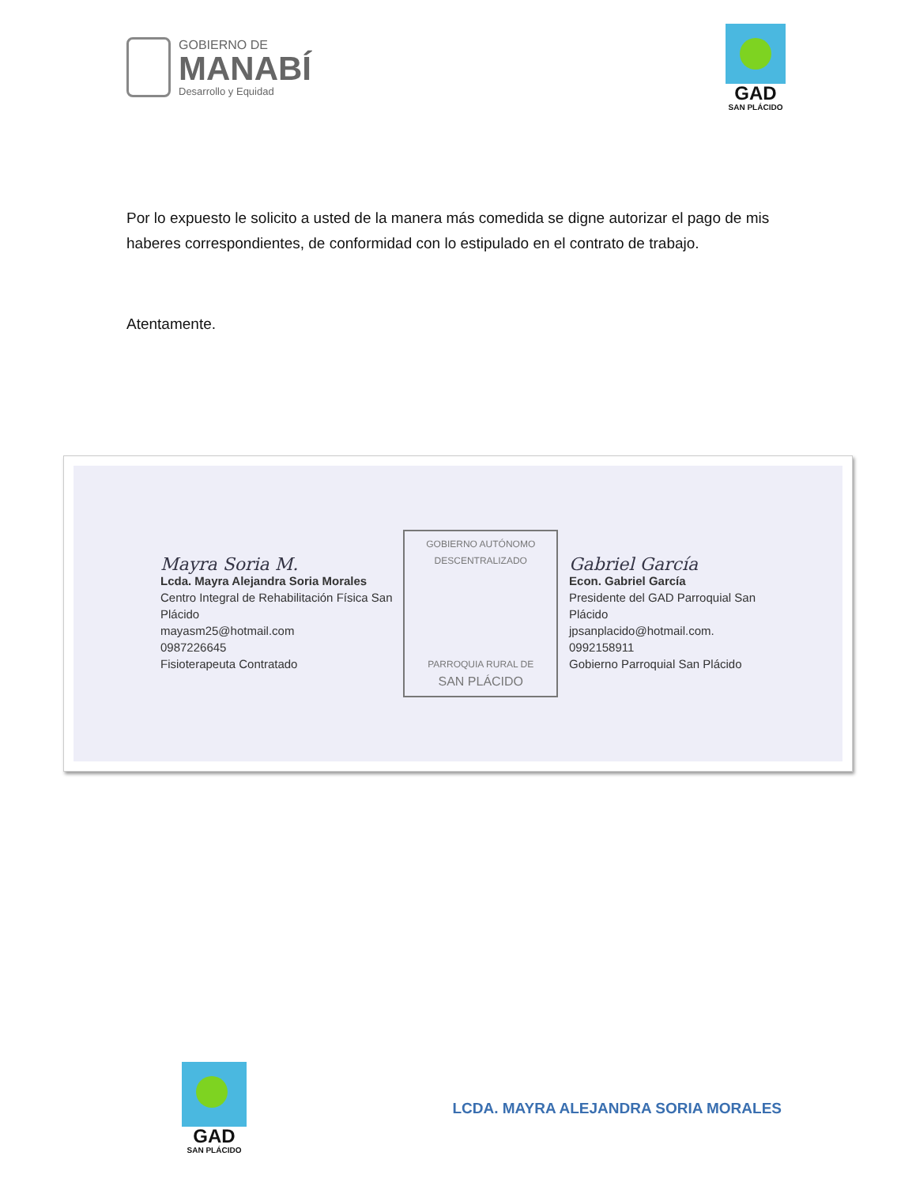GOBIERNO DE
MANABÍ
Desarrollo y Equidad
GAD
SAN PLÁCIDO
Por lo expuesto le solicito a usted de la manera más comedida se digne autorizar el pago de mis haberes correspondientes, de conformidad con lo estipulado en el contrato de trabajo.
Atentamente.
Mayra Soria M.
Lcda. Mayra Alejandra Soria Morales
Centro Integral de Rehabilitación Física San
Plácido
mayasm25@hotmail.com
0987226645
Fisioterapeuta Contratado
GOBIERNO AUTÓNOMO
DESCENTRALIZADO
PARROQUIA RURAL DE
SAN PLÁCIDO
Gabriel García
Econ. Gabriel García
Presidente del GAD Parroquial San
Plácido
jpsanplacido@hotmail.com.
0992158911
Gobierno Parroquial San Plácido
GAD
SAN PLÁCIDO
LCDA. MAYRA ALEJANDRA SORIA MORALES